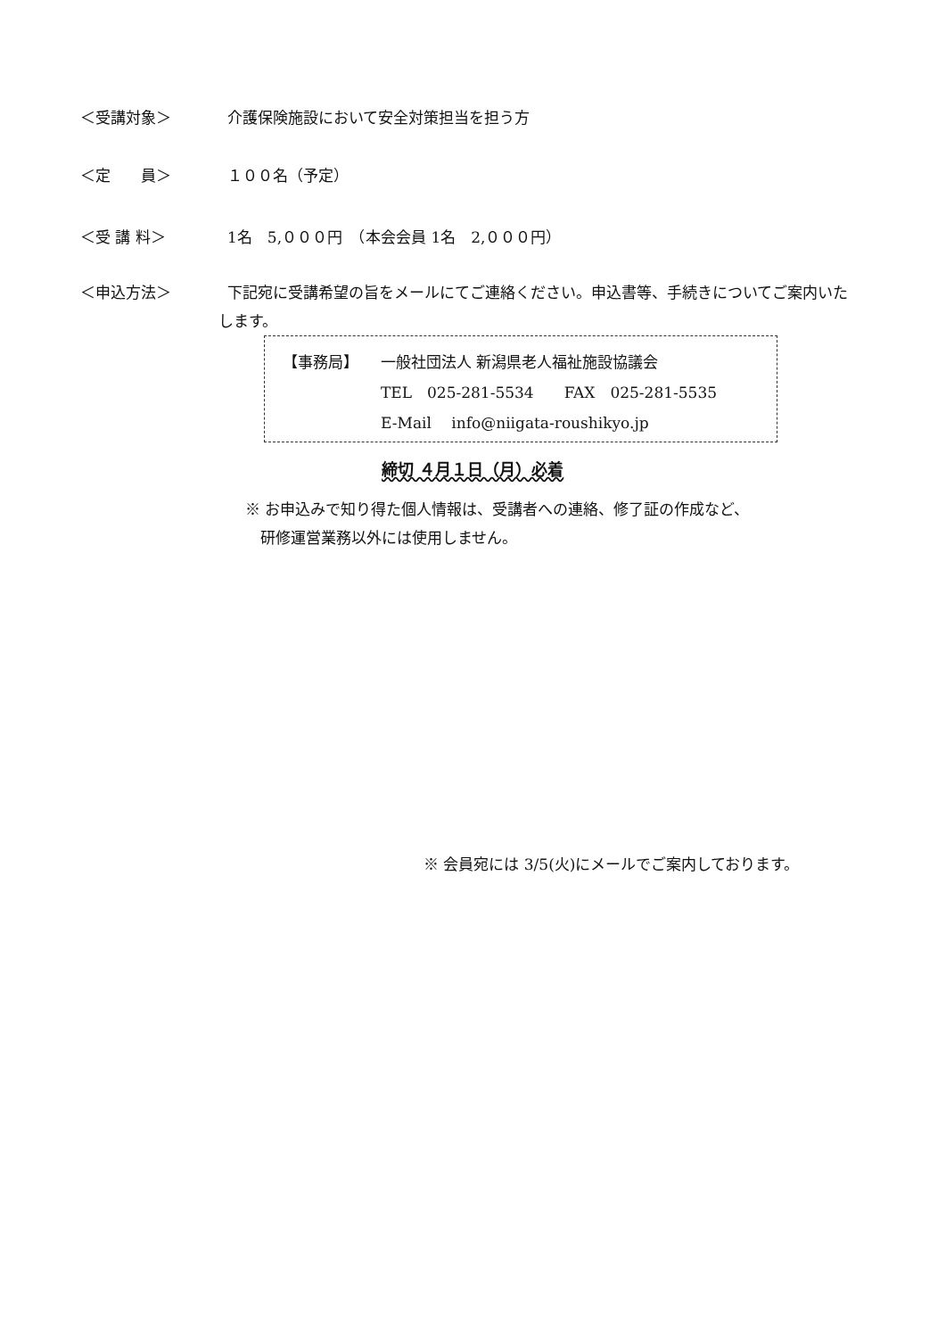＜受講対象＞ 介護保険施設において安全対策担当を担う方
＜定　　員＞ １００名（予定）
＜受 講 料＞ 1名　5,０００円　（本会会員 1名　2,０００円）
＜申込方法＞ 下記宛に受講希望の旨をメールにてご連絡ください。申込書等、手続きについてご案内いたします。
【事務局】 一般社団法人 新潟県老人福祉施設協議会
TEL　025-281-5534　　FAX　025-281-5535
E-Mail　 info@niigata-roushikyo.jp
締切 ４月１日（月）必着
※ お申込みで知り得た個人情報は、受講者への連絡、修了証の作成など、
　研修運営業務以外には使用しません。
※ 会員宛には 3/5(火)にメールでご案内しております。